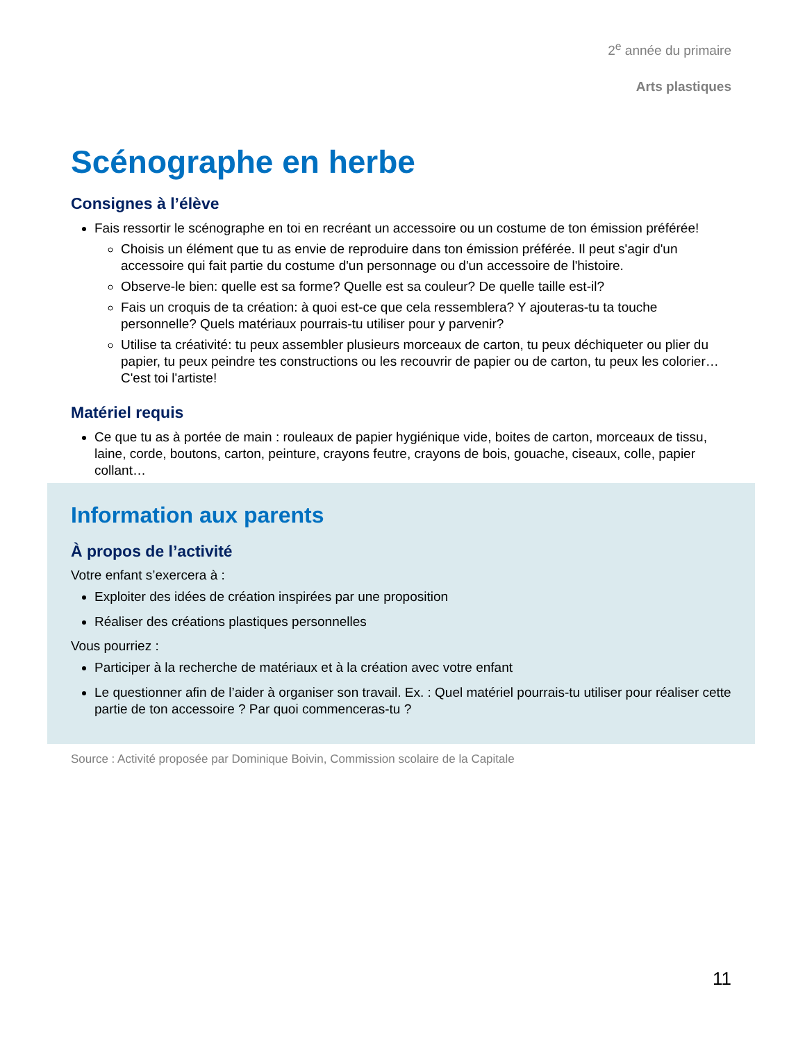2<sup>e</sup> année du primaire
Arts plastiques
Scénographe en herbe
Consignes à l’élève
Fais ressortir le scénographe en toi en recréant un accessoire ou un costume de ton émission préférée!
Choisis un élément que tu as envie de reproduire dans ton émission préférée. Il peut s'agir d'un accessoire qui fait partie du costume d'un personnage ou d'un accessoire de l'histoire.
Observe-le bien: quelle est sa forme? Quelle est sa couleur? De quelle taille est-il?
Fais un croquis de ta création: à quoi est-ce que cela ressemblera? Y ajouteras-tu ta touche personnelle? Quels matériaux pourrais-tu utiliser pour y parvenir?
Utilise ta créativité: tu peux assembler plusieurs morceaux de carton, tu peux déchiqueter ou plier du papier, tu peux peindre tes constructions ou les recouvrir de papier ou de carton, tu peux les colorier… C'est toi l'artiste!
Matériel requis
Ce que tu as à portée de main : rouleaux de papier hygiénique vide, boites de carton, morceaux de tissu, laine, corde, boutons, carton, peinture, crayons feutre, crayons de bois, gouache, ciseaux, colle, papier collant…
Information aux parents
À propos de l’activité
Votre enfant s’exercera à :
Exploiter des idées de création inspirées par une proposition
Réaliser des créations plastiques personnelles
Vous pourriez :
Participer à la recherche de matériaux et à la création avec votre enfant
Le questionner afin de l’aider à organiser son travail. Ex. : Quel matériel pourrais-tu utiliser pour réaliser cette partie de ton accessoire ? Par quoi commenceras-tu ?
Source : Activité proposée par Dominique Boivin, Commission scolaire de la Capitale
11